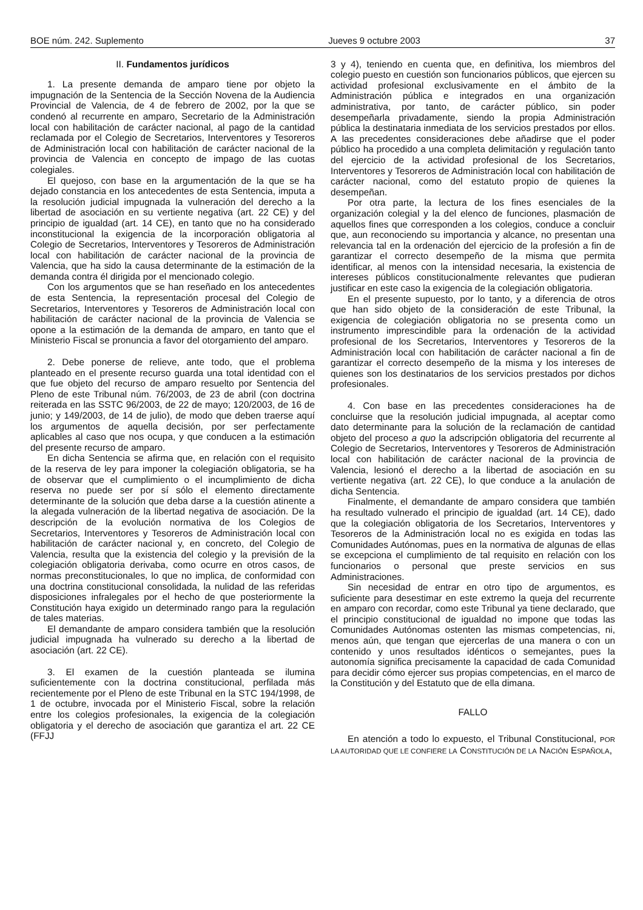BOE núm. 242. Suplemento Jueves 9 octubre 2003 37
II. Fundamentos jurídicos
1. La presente demanda de amparo tiene por objeto la impugnación de la Sentencia de la Sección Novena de la Audiencia Provincial de Valencia, de 4 de febrero de 2002, por la que se condenó al recurrente en amparo, Secretario de la Administración local con habilitación de carácter nacional, al pago de la cantidad reclamada por el Colegio de Secretarios, Interventores y Tesoreros de Administración local con habilitación de carácter nacional de la provincia de Valencia en concepto de impago de las cuotas colegiales.
El quejoso, con base en la argumentación de la que se ha dejado constancia en los antecedentes de esta Sentencia, imputa a la resolución judicial impugnada la vulneración del derecho a la libertad de asociación en su vertiente negativa (art. 22 CE) y del principio de igualdad (art. 14 CE), en tanto que no ha considerado inconstitucional la exigencia de la incorporación obligatoria al Colegio de Secretarios, Interventores y Tesoreros de Administración local con habilitación de carácter nacional de la provincia de Valencia, que ha sido la causa determinante de la estimación de la demanda contra él dirigida por el mencionado colegio.
Con los argumentos que se han reseñado en los antecedentes de esta Sentencia, la representación procesal del Colegio de Secretarios, Interventores y Tesoreros de Administración local con habilitación de carácter nacional de la provincia de Valencia se opone a la estimación de la demanda de amparo, en tanto que el Ministerio Fiscal se pronuncia a favor del otorgamiento del amparo.
2. Debe ponerse de relieve, ante todo, que el problema planteado en el presente recurso guarda una total identidad con el que fue objeto del recurso de amparo resuelto por Sentencia del Pleno de este Tribunal núm. 76/2003, de 23 de abril (con doctrina reiterada en las SSTC 96/2003, de 22 de mayo; 120/2003, de 16 de junio; y 149/2003, de 14 de julio), de modo que deben traerse aquí los argumentos de aquella decisión, por ser perfectamente aplicables al caso que nos ocupa, y que conducen a la estimación del presente recurso de amparo.
En dicha Sentencia se afirma que, en relación con el requisito de la reserva de ley para imponer la colegiación obligatoria, se ha de observar que el cumplimiento o el incumplimiento de dicha reserva no puede ser por sí sólo el elemento directamente determinante de la solución que deba darse a la cuestión atinente a la alegada vulneración de la libertad negativa de asociación. De la descripción de la evolución normativa de los Colegios de Secretarios, Interventores y Tesoreros de Administración local con habilitación de carácter nacional y, en concreto, del Colegio de Valencia, resulta que la existencia del colegio y la previsión de la colegiación obligatoria derivaba, como ocurre en otros casos, de normas preconstitucionales, lo que no implica, de conformidad con una doctrina constitucional consolidada, la nulidad de las referidas disposiciones infralegales por el hecho de que posteriormente la Constitución haya exigido un determinado rango para la regulación de tales materias.
El demandante de amparo considera también que la resolución judicial impugnada ha vulnerado su derecho a la libertad de asociación (art. 22 CE).
3. El examen de la cuestión planteada se ilumina suficientemente con la doctrina constitucional, perfilada más recientemente por el Pleno de este Tribunal en la STC 194/1998, de 1 de octubre, invocada por el Ministerio Fiscal, sobre la relación entre los colegios profesionales, la exigencia de la colegiación obligatoria y el derecho de asociación que garantiza el art. 22 CE (FFJJ
3 y 4), teniendo en cuenta que, en definitiva, los miembros del colegio puesto en cuestión son funcionarios públicos, que ejercen su actividad profesional exclusivamente en el ámbito de la Administración pública e integrados en una organización administrativa, por tanto, de carácter público, sin poder desempeñarla privadamente, siendo la propia Administración pública la destinataria inmediata de los servicios prestados por ellos. A las precedentes consideraciones debe añadirse que el poder público ha procedido a una completa delimitación y regulación tanto del ejercicio de la actividad profesional de los Secretarios, Interventores y Tesoreros de Administración local con habilitación de carácter nacional, como del estatuto propio de quienes la desempeñan.
Por otra parte, la lectura de los fines esenciales de la organización colegial y la del elenco de funciones, plasmación de aquellos fines que corresponden a los colegios, conduce a concluir que, aun reconociendo su importancia y alcance, no presentan una relevancia tal en la ordenación del ejercicio de la profesión a fin de garantizar el correcto desempeño de la misma que permita identificar, al menos con la intensidad necesaria, la existencia de intereses públicos constitucionalmente relevantes que pudieran justificar en este caso la exigencia de la colegiación obligatoria.
En el presente supuesto, por lo tanto, y a diferencia de otros que han sido objeto de la consideración de este Tribunal, la exigencia de colegiación obligatoria no se presenta como un instrumento imprescindible para la ordenación de la actividad profesional de los Secretarios, Interventores y Tesoreros de la Administración local con habilitación de carácter nacional a fin de garantizar el correcto desempeño de la misma y los intereses de quienes son los destinatarios de los servicios prestados por dichos profesionales.
4. Con base en las precedentes consideraciones ha de concluirse que la resolución judicial impugnada, al aceptar como dato determinante para la solución de la reclamación de cantidad objeto del proceso a quo la adscripción obligatoria del recurrente al Colegio de Secretarios, Interventores y Tesoreros de Administración local con habilitación de carácter nacional de la provincia de Valencia, lesionó el derecho a la libertad de asociación en su vertiente negativa (art. 22 CE), lo que conduce a la anulación de dicha Sentencia.
Finalmente, el demandante de amparo considera que también ha resultado vulnerado el principio de igualdad (art. 14 CE), dado que la colegiación obligatoria de los Secretarios, Interventores y Tesoreros de la Administración local no es exigida en todas las Comunidades Autónomas, pues en la normativa de algunas de ellas se excepciona el cumplimiento de tal requisito en relación con los funcionarios o personal que preste servicios en sus Administraciones.
Sin necesidad de entrar en otro tipo de argumentos, es suficiente para desestimar en este extremo la queja del recurrente en amparo con recordar, como este Tribunal ya tiene declarado, que el principio constitucional de igualdad no impone que todas las Comunidades Autónomas ostenten las mismas competencias, ni, menos aún, que tengan que ejercerlas de una manera o con un contenido y unos resultados idénticos o semejantes, pues la autonomía significa precisamente la capacidad de cada Comunidad para decidir cómo ejercer sus propias competencias, en el marco de la Constitución y del Estatuto que de ella dimana.
FALLO
En atención a todo lo expuesto, el Tribunal Constitucional, POR LA AUTORIDAD QUE LE CONFIERE LA CONSTITUCIÓN DE LA NACIÓN ESPAÑOLA,